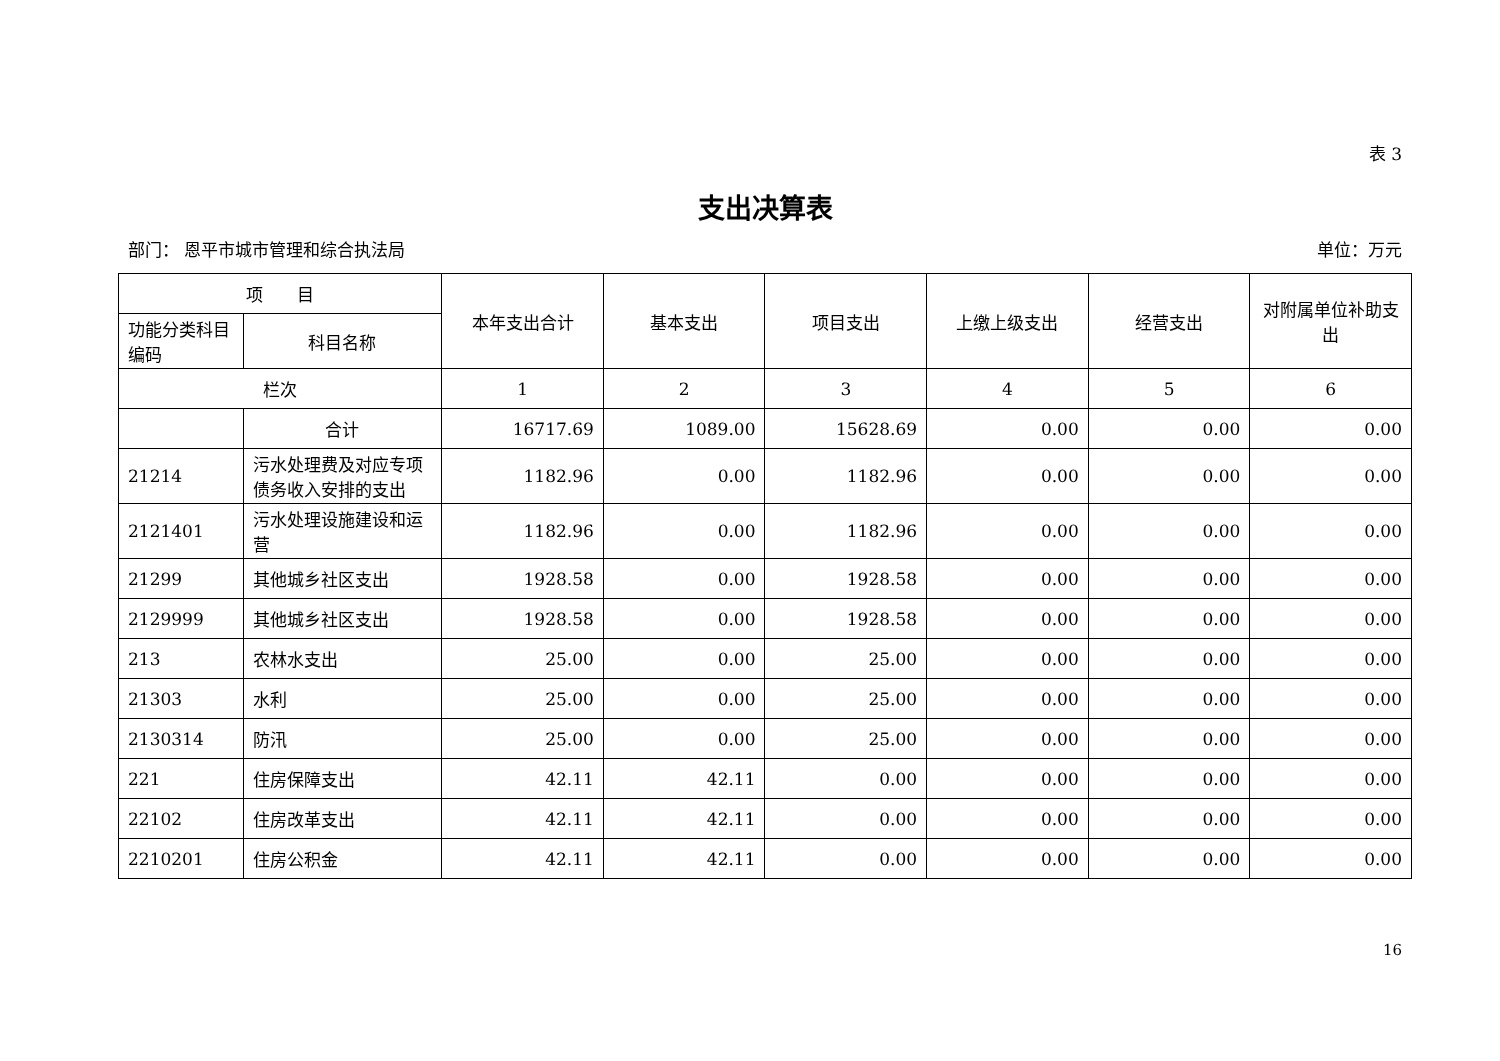表 3
支出决算表
部门： 恩平市城市管理和综合执法局 单位：万元
| 项 目 | | 本年支出合计 | 基本支出 | 项目支出 | 上缴上级支出 | 经营支出 | 对附属单位补助支出 |
| --- | --- | --- | --- | --- | --- | --- | --- |
| 功能分类科目编码 | 科目名称 | | | | | | |
| 栏次 | | 1 | 2 | 3 | 4 | 5 | 6 |
| | 合计 | 16717.69 | 1089.00 | 15628.69 | 0.00 | 0.00 | 0.00 |
| 21214 | 污水处理费及对应专项债务收入安排的支出 | 1182.96 | 0.00 | 1182.96 | 0.00 | 0.00 | 0.00 |
| 2121401 | 污水处理设施建设和运营 | 1182.96 | 0.00 | 1182.96 | 0.00 | 0.00 | 0.00 |
| 21299 | 其他城乡社区支出 | 1928.58 | 0.00 | 1928.58 | 0.00 | 0.00 | 0.00 |
| 2129999 | 其他城乡社区支出 | 1928.58 | 0.00 | 1928.58 | 0.00 | 0.00 | 0.00 |
| 213 | 农林水支出 | 25.00 | 0.00 | 25.00 | 0.00 | 0.00 | 0.00 |
| 21303 | 水利 | 25.00 | 0.00 | 25.00 | 0.00 | 0.00 | 0.00 |
| 2130314 | 防汛 | 25.00 | 0.00 | 25.00 | 0.00 | 0.00 | 0.00 |
| 221 | 住房保障支出 | 42.11 | 42.11 | 0.00 | 0.00 | 0.00 | 0.00 |
| 22102 | 住房改革支出 | 42.11 | 42.11 | 0.00 | 0.00 | 0.00 | 0.00 |
| 2210201 | 住房公积金 | 42.11 | 42.11 | 0.00 | 0.00 | 0.00 | 0.00 |
16